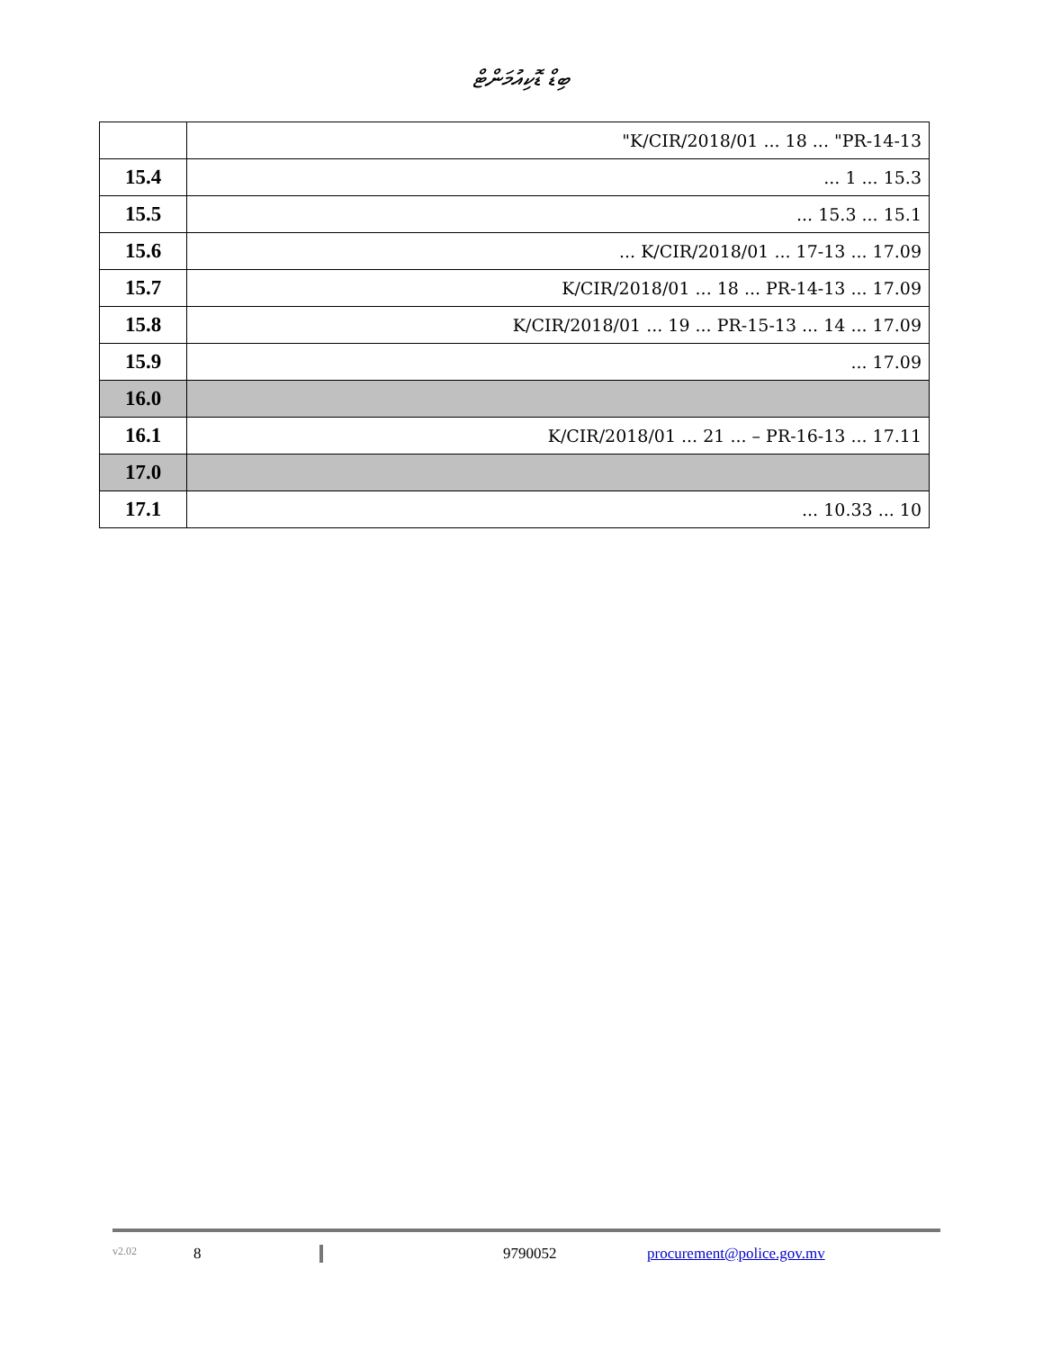ބިޑް ޑޮކިއުމަންޓް
| 13-K/CIR/2018/01 ... 18 ... "PR-14" | |
| 15.3 ... 1 ... | 15.4 |
| 15.1 ... 15.3 ... | 15.5 |
| 17.09 ... 13-K/CIR/2018/01 ... 17 ... | 15.6 |
| 17.09 ... 13-K/CIR/2018/01 ... 18 ... PR-14 | 15.7 |
| 17.09 ... 14 ... 13-K/CIR/2018/01 ... 19 ... PR-15 | 15.8 |
| 17.09 ... | 15.9 |
| | 16.0 |
| 17.11 ... 13-K/CIR/2018/01 ... 21 ... – PR-16 | 16.1 |
| | 17.0 |
| 10 ... 10.33 ... | 17.1 |
v2.02 8 9790052 procurement@police.gov.mv